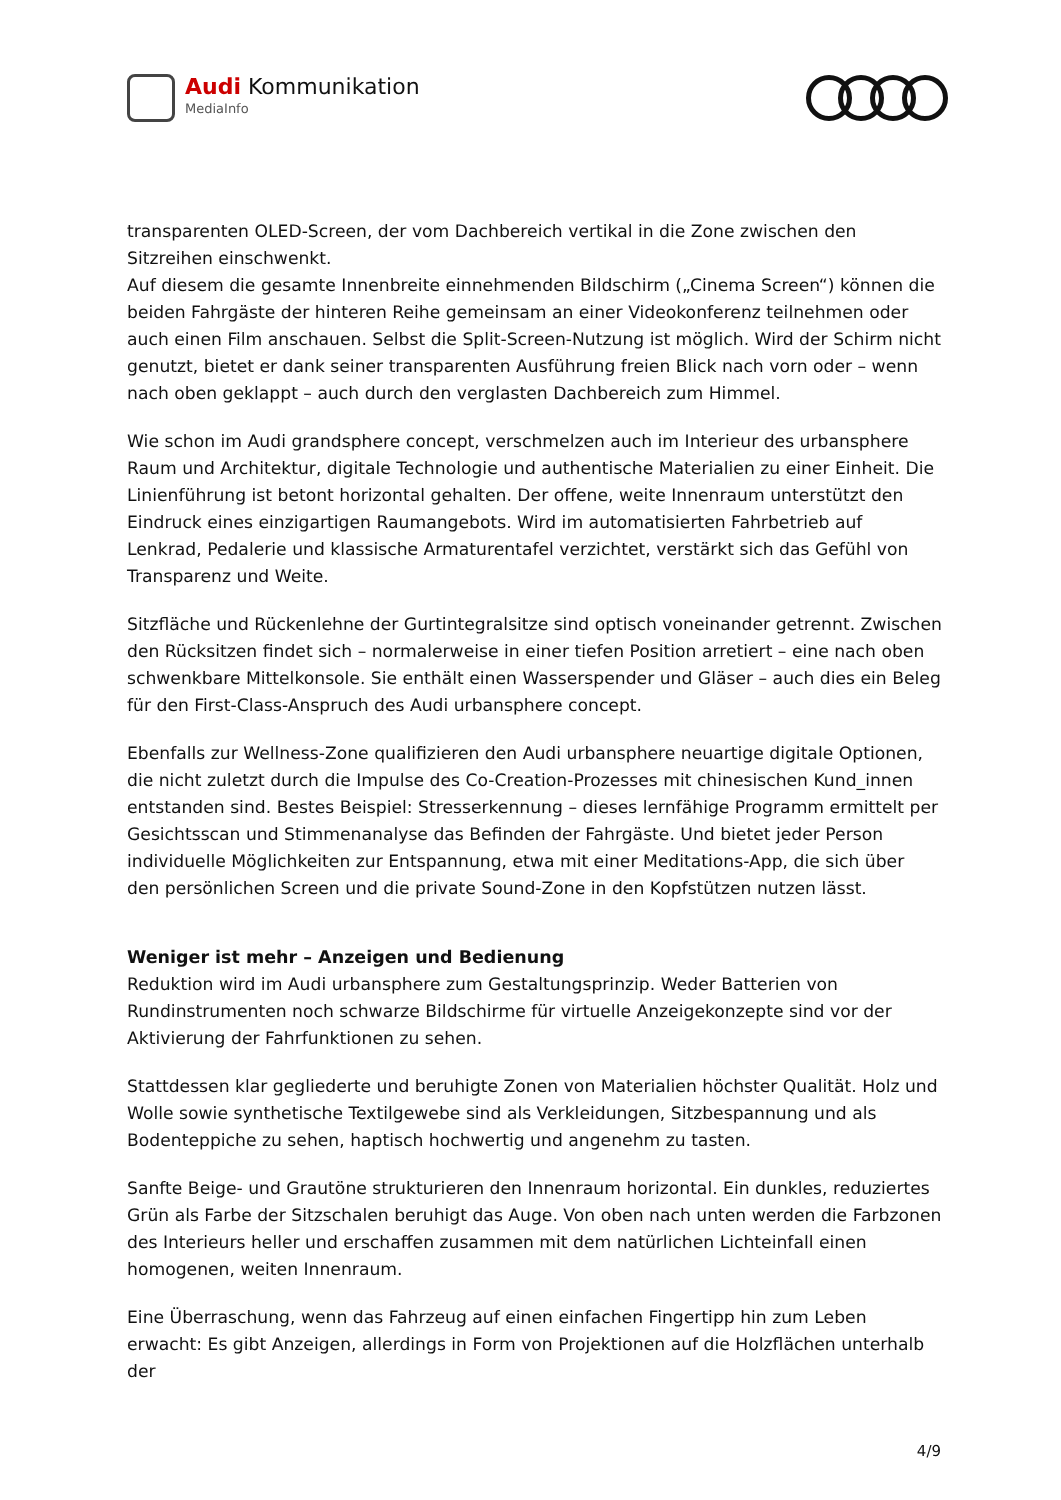Audi Kommunikation
MediaInfo
transparenten OLED-Screen, der vom Dachbereich vertikal in die Zone zwischen den Sitzreihen einschwenkt.
Auf diesem die gesamte Innenbreite einnehmenden Bildschirm („Cinema Screen“) können die beiden Fahrgäste der hinteren Reihe gemeinsam an einer Videokonferenz teilnehmen oder auch einen Film anschauen. Selbst die Split-Screen-Nutzung ist möglich. Wird der Schirm nicht genutzt, bietet er dank seiner transparenten Ausführung freien Blick nach vorn oder – wenn nach oben geklappt – auch durch den verglasten Dachbereich zum Himmel.
Wie schon im Audi grandsphere concept, verschmelzen auch im Interieur des urbansphere Raum und Architektur, digitale Technologie und authentische Materialien zu einer Einheit. Die Linienführung ist betont horizontal gehalten. Der offene, weite Innenraum unterstützt den Eindruck eines einzigartigen Raumangebots. Wird im automatisierten Fahrbetrieb auf Lenkrad, Pedalerie und klassische Armaturentafel verzichtet, verstärkt sich das Gefühl von Transparenz und Weite.
Sitzfläche und Rückenlehne der Gurtintegralsitze sind optisch voneinander getrennt. Zwischen den Rücksitzen findet sich – normalerweise in einer tiefen Position arretiert – eine nach oben schwenkbare Mittelkonsole. Sie enthält einen Wasserspender und Gläser – auch dies ein Beleg für den First-Class-Anspruch des Audi urbansphere concept.
Ebenfalls zur Wellness-Zone qualifizieren den Audi urbansphere neuartige digitale Optionen, die nicht zuletzt durch die Impulse des Co-Creation-Prozesses mit chinesischen Kund_innen entstanden sind. Bestes Beispiel: Stresserkennung – dieses lernfähige Programm ermittelt per Gesichtsscan und Stimmenanalyse das Befinden der Fahrgäste. Und bietet jeder Person individuelle Möglichkeiten zur Entspannung, etwa mit einer Meditations-App, die sich über den persönlichen Screen und die private Sound-Zone in den Kopfstützen nutzen lässt.
Weniger ist mehr – Anzeigen und Bedienung
Reduktion wird im Audi urbansphere zum Gestaltungsprinzip. Weder Batterien von Rundinstrumenten noch schwarze Bildschirme für virtuelle Anzeigekonzepte sind vor der Aktivierung der Fahrfunktionen zu sehen.
Stattdessen klar gegliederte und beruhigte Zonen von Materialien höchster Qualität. Holz und Wolle sowie synthetische Textilgewebe sind als Verkleidungen, Sitzbespannung und als Bodenteppiche zu sehen, haptisch hochwertig und angenehm zu tasten.
Sanfte Beige- und Grautöne strukturieren den Innenraum horizontal. Ein dunkles, reduziertes Grün als Farbe der Sitzschalen beruhigt das Auge. Von oben nach unten werden die Farbzonen des Interieurs heller und erschaffen zusammen mit dem natürlichen Lichteinfall einen homogenen, weiten Innenraum.
Eine Überraschung, wenn das Fahrzeug auf einen einfachen Fingertipp hin zum Leben erwacht: Es gibt Anzeigen, allerdings in Form von Projektionen auf die Holzflächen unterhalb der
4/9